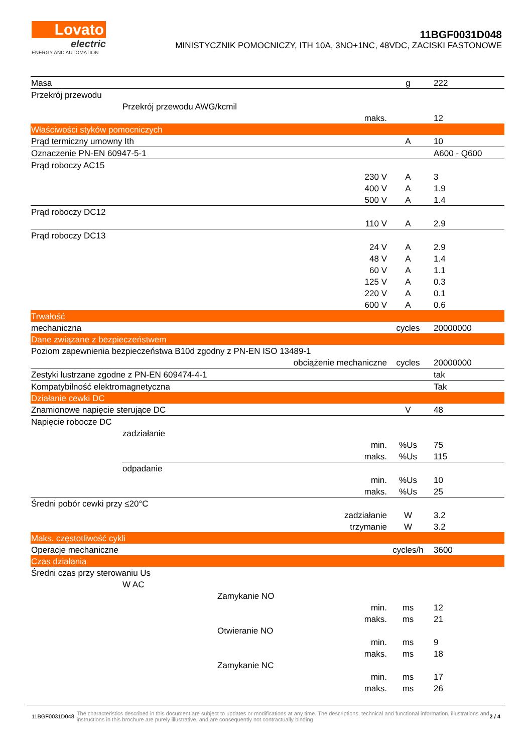Lovato
electric
ENERGY AND AUTOMATION
11BGF0031D048
MINISTYCZNIK POMOCNICZY, ITH 10A, 3NO+1NC, 48VDC, ZACISKI FASTONOWE
| Masa | | | g | 222 |
| Przekrój przewodu | | | | |
| | Przekrój przewodu AWG/kcmil | | | |
| | | maks. | | 12 |
| Właściwości styków pomocniczych | | | | |
| Prąd termiczny umowny Ith | | | A | 10 |
| Oznaczenie PN-EN 60947-5-1 | | | | A600 - Q600 |
| Prąd roboczy AC15 | | | | |
| | | 230 V | A | 3 |
| | | 400 V | A | 1.9 |
| | | 500 V | A | 1.4 |
| Prąd roboczy DC12 | | | | |
| | | 110 V | A | 2.9 |
| Prąd roboczy DC13 | | | | |
| | | 24 V | A | 2.9 |
| | | 48 V | A | 1.4 |
| | | 60 V | A | 1.1 |
| | | 125 V | A | 0.3 |
| | | 220 V | A | 0.1 |
| | | 600 V | A | 0.6 |
| Trwałość | | | | |
| mechaniczna | | | cycles | 20000000 |
| Dane związane z bezpieczeństwem | | | | |
| Poziom zapewnienia bezpieczeństwa B10d zgodny z PN-EN ISO 13489-1 | | | | |
| obciążenie mechaniczne | | | cycles | 20000000 |
| Zestyki lustrzane zgodne z PN-EN 609474-4-1 | | | | tak |
| Kompatybilność elektromagnetyczna | | | | Tak |
| Działanie cewki DC | | | | |
| Znamionowe napięcie sterujące DC | | | V | 48 |
| Napięcie robocze DC | | | | |
| | zadziałanie | | | |
| | | min. | %Us | 75 |
| | / / maks. / %Us / 115 / | | | |
| | odpadanie | | | |
| | | min. | %Us | 10 |
| | | maks. | %Us | 25 |
| Średni pobór cewki przy ≤20°C | | | | |
| | | zadziałanie | W | 3.2 |
| | | trzymanie | W | 3.2 |
| Maks. częstotliwość cykli | | | | |
| Operacje mechaniczne | | | cycles/h | 3600 |
| Czas działania | | | | |
| Średni czas przy sterowaniu Us | | | | |
| | W AC | | | |
| | Zamykanie NO | | | |
| | | min. | ms | 12 |
| | | maks. | ms | 21 |
| | Otwieranie NO | | | |
| | | min. | ms | 9 |
| | | maks. | ms | 18 |
| | Zamykanie NC | | | |
| | | min. | ms | 17 |
| | | maks. | ms | 26 |
11BGF0031D048 The characteristics described in this document are subject to updates or modifications at any time. The descriptions, technical and functional information, illustrations and instructions in this brochure are purely illustrative, and are consequently not contractually binding 2 / 4